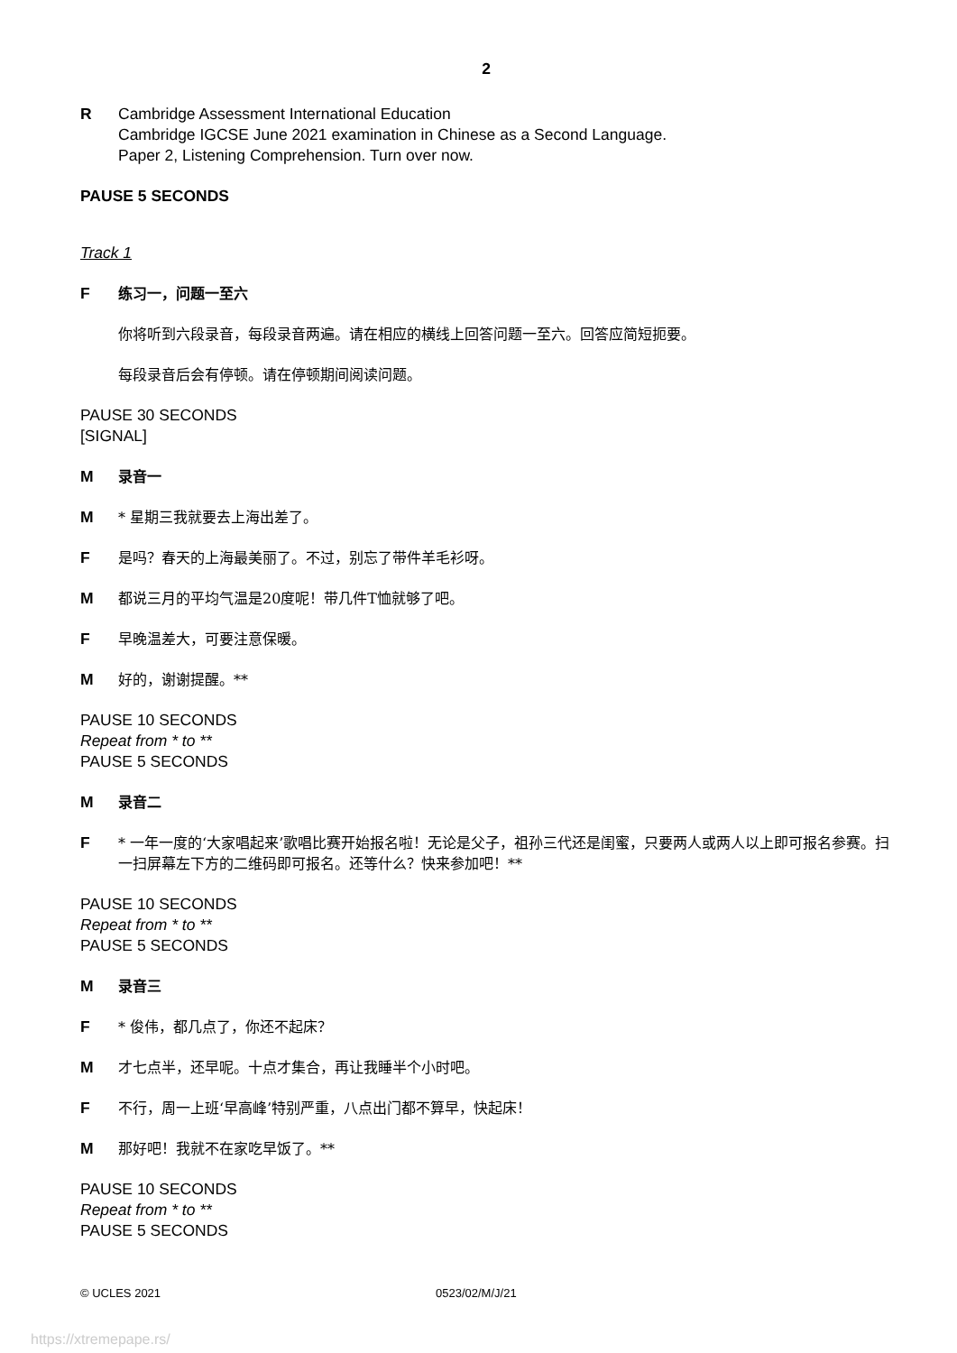2
R Cambridge Assessment International Education
Cambridge IGCSE June 2021 examination in Chinese as a Second Language.
Paper 2, Listening Comprehension. Turn over now.
PAUSE 5 SECONDS
Track 1
F练习一，问题一至六
你将听到六段录音，每段录音两遍。请在相应的横线上回答问题一至六。回答应简短扼要。
每段录音后会有停顿。请在停顿期间阅读问题。
PAUSE 30 SECONDS
[SIGNAL]
M录音一
M * 星期三我就要去上海出差了。
F是吗？春天的上海最美丽了。不过，别忘了带件羊毛衫呀。
M都说三月的平均气温是20度呢！带几件T恤就够了吧。
F早晚温差大，可要注意保暖。
M好的，谢谢提醒。**
PAUSE 10 SECONDS
Repeat from * to **
PAUSE 5 SECONDS
M录音二
F * 一年一度的‘大家唱起来’歌唱比赛开始报名啦！无论是父子，祖孙三代还是闺蜜，只要两人或两人以上即可报名参赛。扫一扫屏幕左下方的二维码即可报名。还等什么？快来参加吧！**
PAUSE 10 SECONDS
Repeat from * to **
PAUSE 5 SECONDS
M录音三
F * 俊伟，都几点了，你还不起床？
M才七点半，还早呢。十点才集合，再让我睡半个小时吧。
F不行，周一上班‘早高峰’特别严重，八点出门都不算早，快起床！
M那好吧！我就不在家吃早饭了。**
PAUSE 10 SECONDS
Repeat from * to **
PAUSE 5 SECONDS
© UCLES 2021 0523/02/M/J/21
https://xtremepape.rs/